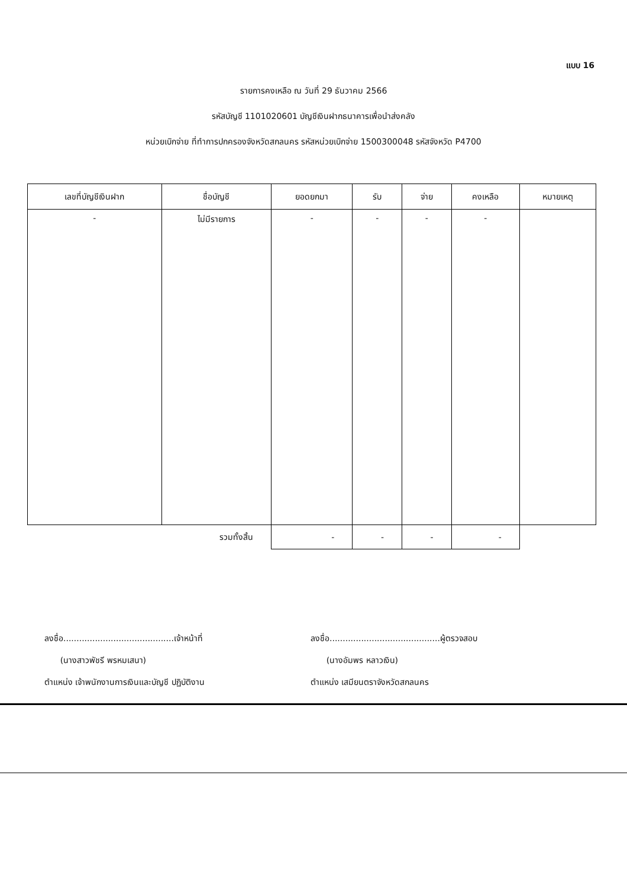แบบ 16
รายการคงเหลือ ณ วันที่ 29 ธันวาคม 2566
รหัสบัญชี 1101020601 บัญชีเงินฝากธนาคารเพื่อนำส่งคลัง
หน่วยเบิกจ่าย ที่ทำการปกครองจังหวัดสกลนคร รหัสหน่วยเบิกจ่าย 1500300048 รหัสจังหวัด P4700
| เลขที่บัญชีเงินฝาก | ชื่อบัญชี | ยอดยกมา | รับ | จ่าย | คงเหลือ | หมายเหตุ |
| --- | --- | --- | --- | --- | --- | --- |
| - | ไม่มีรายการ | - | - | - | - | |
| | รวมทั้งสิ้น | - | - | - | - | |
ลงชื่อ..........................................เจ้าหน้าที่
(นางสาวพัชรี พรหมเสนา)
ตำแหน่ง เจ้าพนักงานการเงินและบัญชี ปฏิบัติงาน
ลงชื่อ..........................................ผู้ตรวจสอบ
(นางอัมพร หลาวเงิน)
ตำแหน่ง เสมียนตราจังหวัดสกลนคร